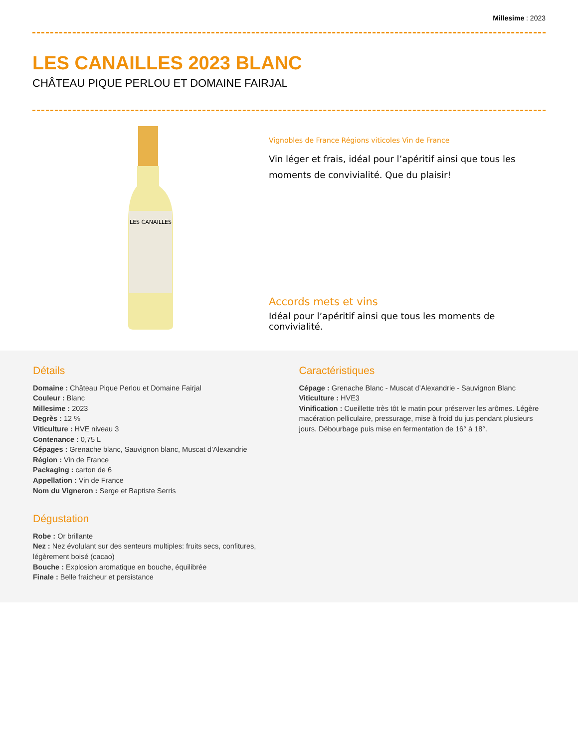Millesime : 2023
LES CANAILLES 2023 BLANC
CHÂTEAU PIQUE PERLOU ET DOMAINE FAIRJAL
LES CANAILLES
Vignobles de France Régions viticoles Vin de France
Vin léger et frais, idéal pour l’apéritif ainsi que tous les moments de convivialité. Que du plaisir!
Accords mets et vins
Idéal pour l’apéritif ainsi que tous les moments de convivialité.
Détails
Domaine : Château Pique Perlou et Domaine Fairjal
Couleur : Blanc
Millesime : 2023
Degrès : 12 %
Viticulture : HVE niveau 3
Contenance : 0,75 L
Cépages : Grenache blanc, Sauvignon blanc, Muscat d’Alexandrie
Région : Vin de France
Packaging : carton de 6
Appellation : Vin de France
Nom du Vigneron : Serge et Baptiste Serris
Dégustation
Robe : Or brillante
Nez : Nez évolulant sur des senteurs multiples: fruits secs, confitures, légèrement boisé (cacao)
Bouche : Explosion aromatique en bouche, équilibrée
Finale : Belle fraicheur et persistance
Caractéristiques
Cépage : Grenache Blanc - Muscat d’Alexandrie - Sauvignon Blanc
Viticulture : HVE3
Vinification : Cueillette très tôt le matin pour préserver les arômes. Légère macération pelliculaire, pressurage, mise à froid du jus pendant plusieurs jours. Débourbage puis mise en fermentation de 16° à 18°.